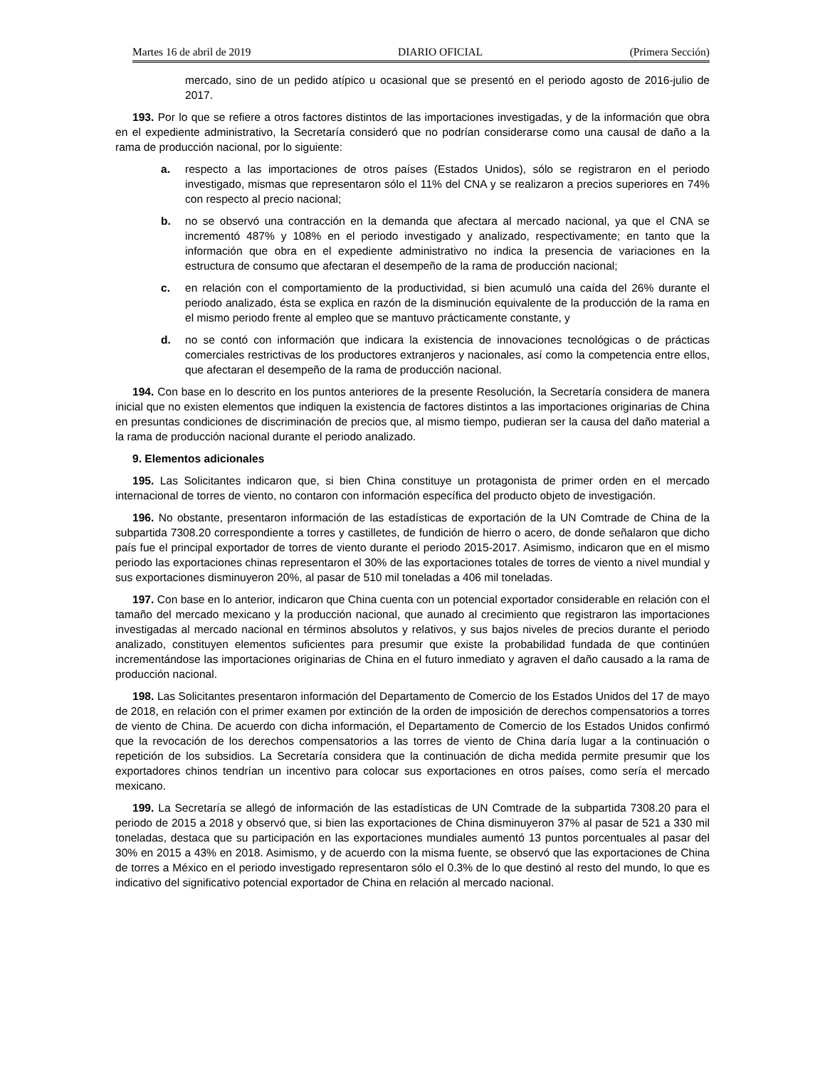Martes 16 de abril de 2019 DIARIO OFICIAL (Primera Sección)
mercado, sino de un pedido atípico u ocasional que se presentó en el periodo agosto de 2016-julio de 2017.
193. Por lo que se refiere a otros factores distintos de las importaciones investigadas, y de la información que obra en el expediente administrativo, la Secretaría consideró que no podrían considerarse como una causal de daño a la rama de producción nacional, por lo siguiente:
a. respecto a las importaciones de otros países (Estados Unidos), sólo se registraron en el periodo investigado, mismas que representaron sólo el 11% del CNA y se realizaron a precios superiores en 74% con respecto al precio nacional;
b. no se observó una contracción en la demanda que afectara al mercado nacional, ya que el CNA se incrementó 487% y 108% en el periodo investigado y analizado, respectivamente; en tanto que la información que obra en el expediente administrativo no indica la presencia de variaciones en la estructura de consumo que afectaran el desempeño de la rama de producción nacional;
c. en relación con el comportamiento de la productividad, si bien acumuló una caída del 26% durante el periodo analizado, ésta se explica en razón de la disminución equivalente de la producción de la rama en el mismo periodo frente al empleo que se mantuvo prácticamente constante, y
d. no se contó con información que indicara la existencia de innovaciones tecnológicas o de prácticas comerciales restrictivas de los productores extranjeros y nacionales, así como la competencia entre ellos, que afectaran el desempeño de la rama de producción nacional.
194. Con base en lo descrito en los puntos anteriores de la presente Resolución, la Secretaría considera de manera inicial que no existen elementos que indiquen la existencia de factores distintos a las importaciones originarias de China en presuntas condiciones de discriminación de precios que, al mismo tiempo, pudieran ser la causa del daño material a la rama de producción nacional durante el periodo analizado.
9. Elementos adicionales
195. Las Solicitantes indicaron que, si bien China constituye un protagonista de primer orden en el mercado internacional de torres de viento, no contaron con información específica del producto objeto de investigación.
196. No obstante, presentaron información de las estadísticas de exportación de la UN Comtrade de China de la subpartida 7308.20 correspondiente a torres y castilletes, de fundición de hierro o acero, de donde señalaron que dicho país fue el principal exportador de torres de viento durante el periodo 2015-2017. Asimismo, indicaron que en el mismo periodo las exportaciones chinas representaron el 30% de las exportaciones totales de torres de viento a nivel mundial y sus exportaciones disminuyeron 20%, al pasar de 510 mil toneladas a 406 mil toneladas.
197. Con base en lo anterior, indicaron que China cuenta con un potencial exportador considerable en relación con el tamaño del mercado mexicano y la producción nacional, que aunado al crecimiento que registraron las importaciones investigadas al mercado nacional en términos absolutos y relativos, y sus bajos niveles de precios durante el periodo analizado, constituyen elementos suficientes para presumir que existe la probabilidad fundada de que continúen incrementándose las importaciones originarias de China en el futuro inmediato y agraven el daño causado a la rama de producción nacional.
198. Las Solicitantes presentaron información del Departamento de Comercio de los Estados Unidos del 17 de mayo de 2018, en relación con el primer examen por extinción de la orden de imposición de derechos compensatorios a torres de viento de China. De acuerdo con dicha información, el Departamento de Comercio de los Estados Unidos confirmó que la revocación de los derechos compensatorios a las torres de viento de China daría lugar a la continuación o repetición de los subsidios. La Secretaría considera que la continuación de dicha medida permite presumir que los exportadores chinos tendrían un incentivo para colocar sus exportaciones en otros países, como sería el mercado mexicano.
199. La Secretaría se allegó de información de las estadísticas de UN Comtrade de la subpartida 7308.20 para el periodo de 2015 a 2018 y observó que, si bien las exportaciones de China disminuyeron 37% al pasar de 521 a 330 mil toneladas, destaca que su participación en las exportaciones mundiales aumentó 13 puntos porcentuales al pasar del 30% en 2015 a 43% en 2018. Asimismo, y de acuerdo con la misma fuente, se observó que las exportaciones de China de torres a México en el periodo investigado representaron sólo el 0.3% de lo que destinó al resto del mundo, lo que es indicativo del significativo potencial exportador de China en relación al mercado nacional.